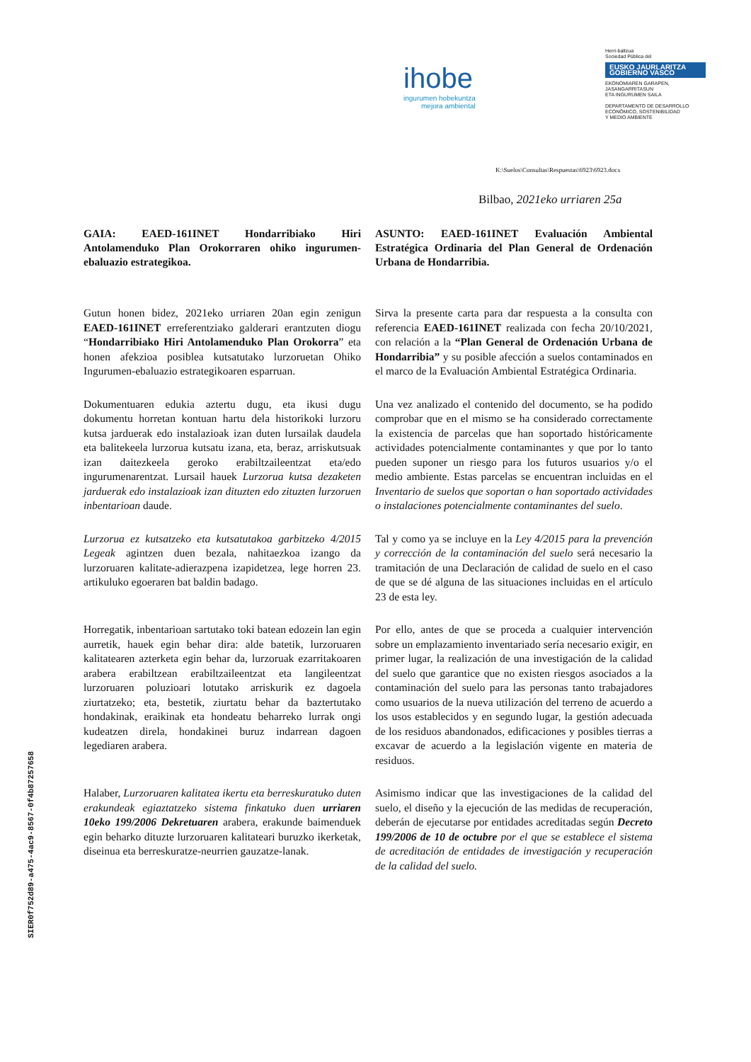ihobe
ingurumen hobekuntza
mejora ambiental
Herri-baltzua
Sociedad Pública del
EUSKO JAURLARITZA
GOBIERNO VASCO
EKONOMIAREN GARAPEN, JASANGARRITASUN
ETA INGURUMEN SAILA
DEPARTAMENTO DE DESARROLLO
ECONÓMICO, SOSTENIBILIDAD
Y MEDIO AMBIENTE
K:\Suelos\Consultas\Respuestas\6923\6923.docx
Bilbao, 2021eko urriaren 25a
GAIA: EAED-161INET Hondarribiako Hiri Antolamenduko Plan Orokorraren ohiko ingurumen-ebaluazio estrategikoa.
ASUNTO: EAED-161INET Evaluación Ambiental Estratégica Ordinaria del Plan General de Ordenación Urbana de Hondarribia.
Gutun honen bidez, 2021eko urriaren 20an egin zenigun EAED-161INET erreferentziako galderari erantzuten diogu “Hondarribiako Hiri Antolamenduko Plan Orokorra” eta honen afekzioa posiblea kutsatutako lurzoruetan Ohiko Ingurumen-ebaluazio estrategikoaren esparruan.
Sirva la presente carta para dar respuesta a la consulta con referencia EAED-161INET realizada con fecha 20/10/2021, con relación a la “Plan General de Ordenación Urbana de Hondarribia” y su posible afección a suelos contaminados en el marco de la Evaluación Ambiental Estratégica Ordinaria.
Dokumentuaren edukia aztertu dugu, eta ikusi dugu dokumentu horretan kontuan hartu dela historikoki lurzoru kutsa jarduerak edo instalazioak izan duten lursailak daudela eta balitekeela lurzorua kutsatu izana, eta, beraz, arriskutsuak izan daitezkeela geroko erabiltzaileentzat eta/edo ingurumenarentzat. Lursail hauek Lurzorua kutsa dezaketen jarduerak edo instalazioak izan dituzten edo zituzten lurzoruen inbentarioan daude.
Una vez analizado el contenido del documento, se ha podido comprobar que en el mismo se ha considerado correctamente la existencia de parcelas que han soportado históricamente actividades potencialmente contaminantes y que por lo tanto pueden suponer un riesgo para los futuros usuarios y/o el medio ambiente. Estas parcelas se encuentran incluidas en el Inventario de suelos que soportan o han soportado actividades o instalaciones potencialmente contaminantes del suelo.
Lurzorua ez kutsatzeko eta kutsatutakoa garbitzeko 4/2015 Legeak agintzen duen bezala, nahitaezkoa izango da lurzoruaren kalitate-adierazpena izapidetzea, lege horren 23. artikuluko egoeraren bat baldin badago.
Tal y como ya se incluye en la Ley 4/2015 para la prevención y corrección de la contaminación del suelo será necesario la tramitación de una Declaración de calidad de suelo en el caso de que se dé alguna de las situaciones incluidas en el artículo 23 de esta ley.
Horregatik, inbentarioan sartutako toki batean edozein lan egin aurretik, hauek egin behar dira: alde batetik, lurzoruaren kalitatearen azterketa egin behar da, lurzoruak ezarritakoaren arabera erabiltzean erabiltzaileentzat eta langileentzat lurzoruaren poluzioari lotutako arriskurik ez dagoela ziurtatzeko; eta, bestetik, ziurtatu behar da baztertutako hondakinak, eraikinak eta hondeatu beharreko lurrak ongi kudeatzen direla, hondakinei buruz indarrean dagoen legediaren arabera.
Por ello, antes de que se proceda a cualquier intervención sobre un emplazamiento inventariado sería necesario exigir, en primer lugar, la realización de una investigación de la calidad del suelo que garantice que no existen riesgos asociados a la contaminación del suelo para las personas tanto trabajadores como usuarios de la nueva utilización del terreno de acuerdo a los usos establecidos y en segundo lugar, la gestión adecuada de los residuos abandonados, edificaciones y posibles tierras a excavar de acuerdo a la legislación vigente en materia de residuos.
Halaber, Lurzoruaren kalitatea ikertu eta berreskuratuko duten erakundeak egiaztatzeko sistema finkatuko duen urriaren 10eko 199/2006 Dekretuaren arabera, erakunde baimenduek egin beharko dituzte lurzoruaren kalitateari buruzko ikerketak, diseinua eta berreskuratze-neurrien gauzatze-lanak.
Asimismo indicar que las investigaciones de la calidad del suelo, el diseño y la ejecución de las medidas de recuperación, deberán de ejecutarse por entidades acreditadas según Decreto 199/2006 de 10 de octubre por el que se establece el sistema de acreditación de entidades de investigación y recuperación de la calidad del suelo.
SIER0f752d89-a475-4ac9-8567-0f4b87257658